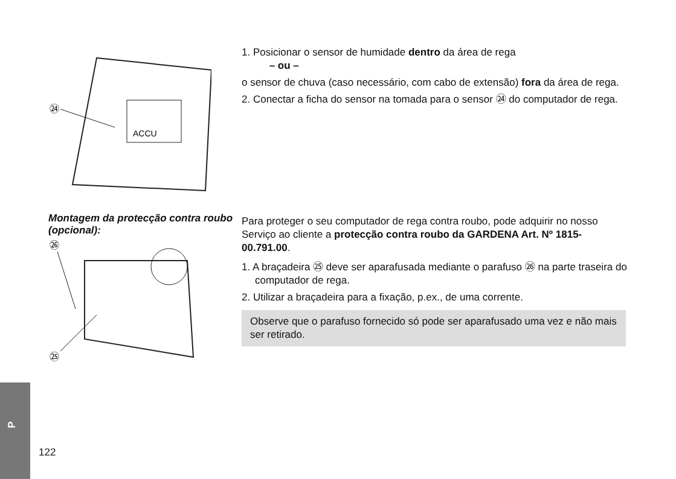ACCU
㉔
1. Posicionar o sensor de humidade dentro da área de rega
– ou –
o sensor de chuva (caso necessário, com cabo de extensão) fora da área de rega.
2. Conectar a ficha do sensor na tomada para o sensor ㉔ do computador de rega.
Montagem da protecção contra roubo (opcional):
㉖
㉕
Para proteger o seu computador de rega contra roubo, pode adquirir no nosso Serviço ao cliente a protecção contra roubo da GARDENA Art. Nº 1815-00.791.00.
1. A braçadeira ㉕ deve ser aparafusada mediante o parafuso ㉖ na parte traseira do computador de rega.
2. Utilizar a braçadeira para a fixação, p.ex., de uma corrente.
Observe que o parafuso fornecido só pode ser aparafusado uma vez e não mais ser retirado.
P
122